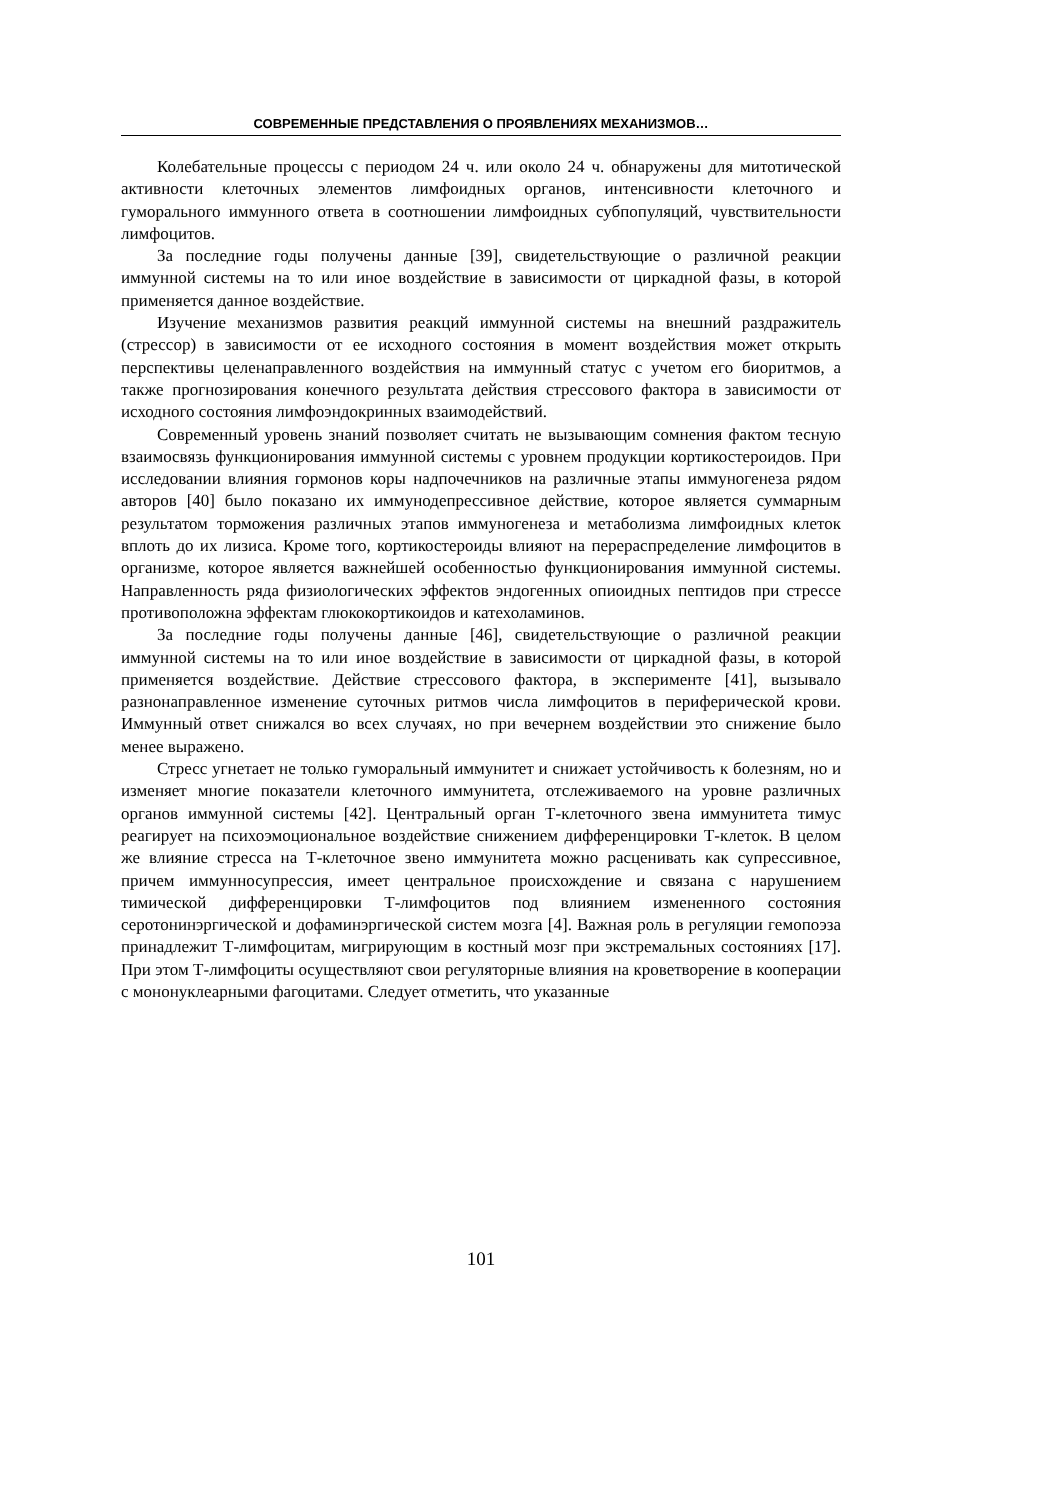СОВРЕМЕННЫЕ ПРЕДСТАВЛЕНИЯ О ПРОЯВЛЕНИЯХ МЕХАНИЗМОВ…
Колебательные процессы с периодом 24 ч. или около 24 ч. обнаружены для митотической активности клеточных элементов лимфоидных органов, интенсивности клеточного и гуморального иммунного ответа в соотношении лимфоидных субпопуляций, чувствительности лимфоцитов.
За последние годы получены данные [39], свидетельствующие о различной реакции иммунной системы на то или иное воздействие в зависимости от циркадной фазы, в которой применяется данное воздействие.
Изучение механизмов развития реакций иммунной системы на внешний раздражитель (стрессор) в зависимости от ее исходного состояния в момент воздействия может открыть перспективы целенаправленного воздействия на иммунный статус с учетом его биоритмов, а также прогнозирования конечного результата действия стрессового фактора в зависимости от исходного состояния лимфоэндокринных взаимодействий.
Современный уровень знаний позволяет считать не вызывающим сомнения фактом тесную взаимосвязь функционирования иммунной системы с уровнем продукции кортикостероидов. При исследовании влияния гормонов коры надпочечников на различные этапы иммуногенеза рядом авторов [40] было показано их иммунодепрессивное действие, которое является суммарным результатом торможения различных этапов иммуногенеза и метаболизма лимфоидных клеток вплоть до их лизиса. Кроме того, кортикостероиды влияют на перераспределение лимфоцитов в организме, которое является важнейшей особенностью функционирования иммунной системы. Направленность ряда физиологических эффектов эндогенных опиоидных пептидов при стрессе противоположна эффектам глюкокортикоидов и катехоламинов.
За последние годы получены данные [46], свидетельствующие о различной реакции иммунной системы на то или иное воздействие в зависимости от циркадной фазы, в которой применяется воздействие. Действие стрессового фактора, в эксперименте [41], вызывало разнонаправленное изменение суточных ритмов числа лимфоцитов в периферической крови. Иммунный ответ снижался во всех случаях, но при вечернем воздействии это снижение было менее выражено.
Стресс угнетает не только гуморальный иммунитет и снижает устойчивость к болезням, но и изменяет многие показатели клеточного иммунитета, отслеживаемого на уровне различных органов иммунной системы [42]. Центральный орган Т-клеточного звена иммунитета тимус реагирует на психоэмоциональное воздействие снижением дифференцировки Т-клеток. В целом же влияние стресса на Т-клеточное звено иммунитета можно расценивать как супрессивное, причем иммунносупрессия, имеет центральное происхождение и связана с нарушением тимической дифференцировки Т-лимфоцитов под влиянием измененного состояния серотонинэргической и дофаминэргической систем мозга [4]. Важная роль в регуляции гемопоэза принадлежит Т-лимфоцитам, мигрирующим в костный мозг при экстремальных состояниях [17]. При этом Т-лимфоциты осуществляют свои регуляторные влияния на кроветворение в кооперации с мононуклеарными фагоцитами. Следует отметить, что указанные
101